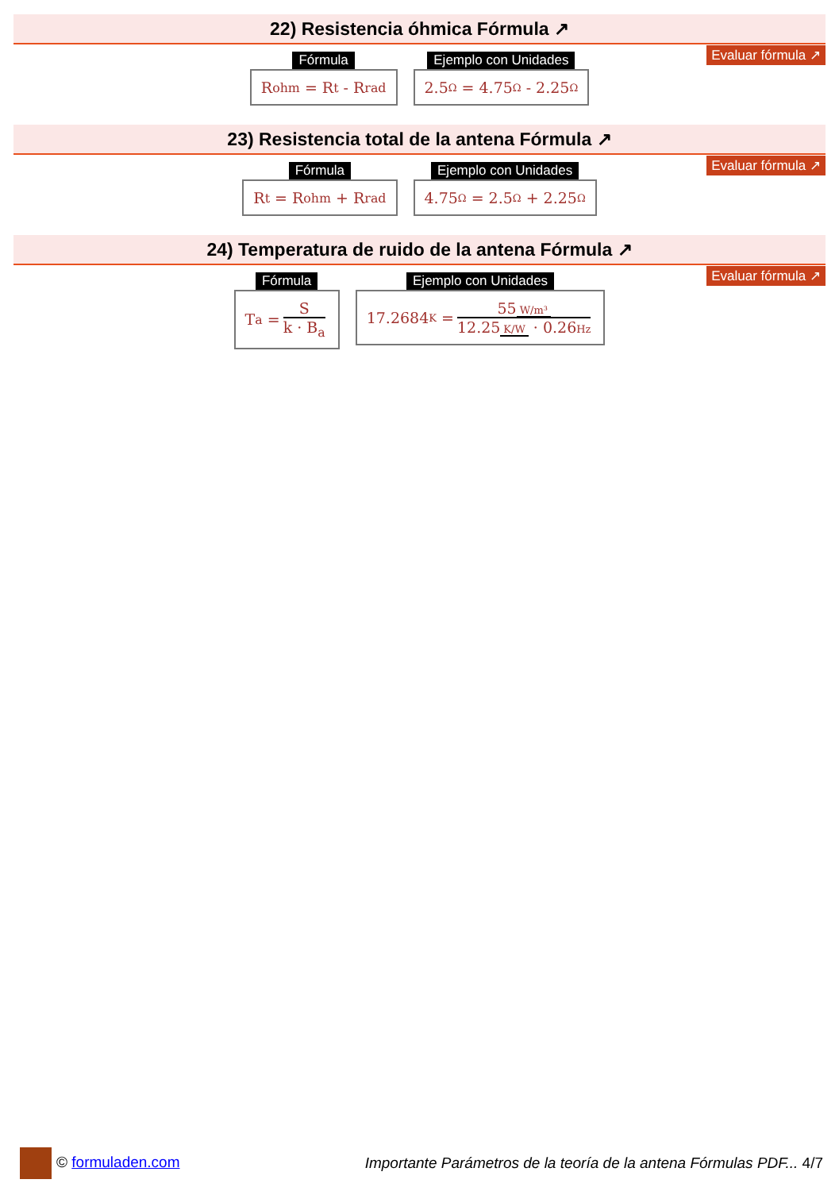22) Resistencia óhmica Fórmula ↗
Evaluar fórmula ↗
Fórmula
R<sub>ohm</sub> = R<sub>t</sub> - R<sub>rad</sub>
Ejemplo con Unidades
2.5 Ω = 4.75 Ω - 2.25 Ω
23) Resistencia total de la antena Fórmula ↗
Evaluar fórmula ↗
Fórmula
R<sub>t</sub> = R<sub>ohm</sub> + R<sub>rad</sub>
Ejemplo con Unidades
4.75 Ω = 2.5 Ω + 2.25 Ω
24) Temperatura de ruido de la antena Fórmula ↗
Evaluar fórmula ↗
Fórmula
T<sub>a</sub> = S k · B<sub>a</sub>
Ejemplo con Unidades
17.2684 K = 55 W/m³ 12.25 K/W · 0.26Hz
© formuladen.com
Importante Parámetros de la teoría de la antena Fórmulas PDF... 4/7